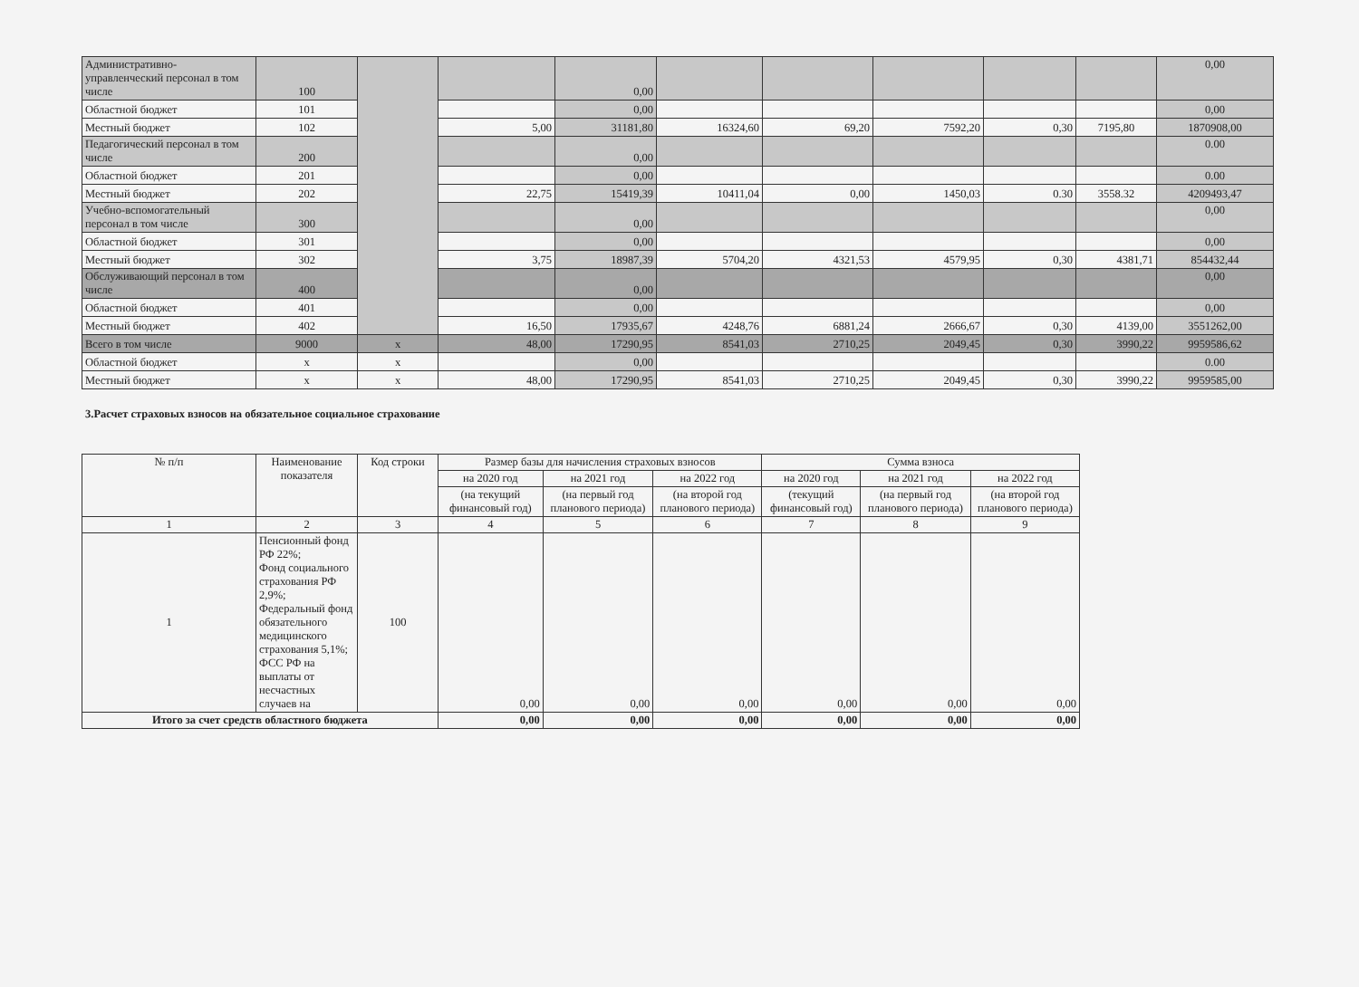| Административно-управленческий персонал в том числе | 100 | | | 0,00 | | | | | | 0,00 |
| Областной бюджет | 101 | | | 0,00 | | | | | | 0,00 |
| Местный бюджет | 102 | | 5,00 | 31181,80 | 16324,60 | 69,20 | 7592,20 | 0,30 | 7195,80 | 1870908,00 |
| Педагогический персонал в том числе | 200 | | | 0,00 | | | | | | 0.00 |
| Областной бюджет | 201 | | | 0,00 | | | | | | 0.00 |
| Местный бюджет | 202 | | 22,75 | 15419,39 | 10411,04 | 0,00 | 1450,03 | 0.30 | 3558.32 | 4209493,47 |
| Учебно-вспомогательный персонал в том числе | 300 | | | 0,00 | | | | | | 0,00 |
| Областной бюджет | 301 | | | 0,00 | | | | | | 0,00 |
| Местный бюджет | 302 | | 3,75 | 18987,39 | 5704,20 | 4321,53 | 4579,95 | 0,30 | 4381,71 | 854432,44 |
| Обслуживающий персонал в том числе | 400 | | | 0,00 | | | | | | 0,00 |
| Областной бюджет | 401 | | | 0,00 | | | | | | 0,00 |
| Местный бюджет | 402 | | 16,50 | 17935,67 | 4248,76 | 6881,24 | 2666,67 | 0,30 | 4139,00 | 3551262,00 |
| Всего в том числе | 9000 | х | 48,00 | 17290,95 | 8541,03 | 2710,25 | 2049,45 | 0,30 | 3990,22 | 9959586,62 |
| Областной бюджет | х | х | | 0,00 | | | | | | 0.00 |
| Местный бюджет | х | х | 48,00 | 17290,95 | 8541,03 | 2710,25 | 2049,45 | 0,30 | 3990,22 | 9959585,00 |
3.Расчет страховых взносов на обязательное социальное страхование
| № п/п | Наименование показателя | Код строки | Размер базы для начисления страховых взносов | | | Сумма взноса | | |
| --- | --- | --- | --- | --- | --- | --- | --- | --- |
| | | | на 2020 год | на 2021 год | на 2022 год | на 2020 год | на 2021 год | на 2022 год |
| | | | (на текущий финансовый год) | (на первый год планового периода) | (на второй год планового периода) | (текущий финансовый год) | (на первый год планового периода) | (на второй год планового периода) |
| 1 | 2 | 3 | 4 | 5 | 6 | 7 | 8 | 9 |
| 1 | Пенсионный фонд РФ 22%; Фонд социального страхования РФ 2,9%; Федеральный фонд обязательного медицинского страхования 5,1%; ФСС РФ на выплаты от несчастных случаев на | 100 | 0,00 | 0,00 | 0,00 | 0,00 | 0,00 | 0,00 |
| Итого за счет средств областного бюджета | | | 0,00 | 0,00 | 0,00 | 0,00 | 0,00 | 0,00 |